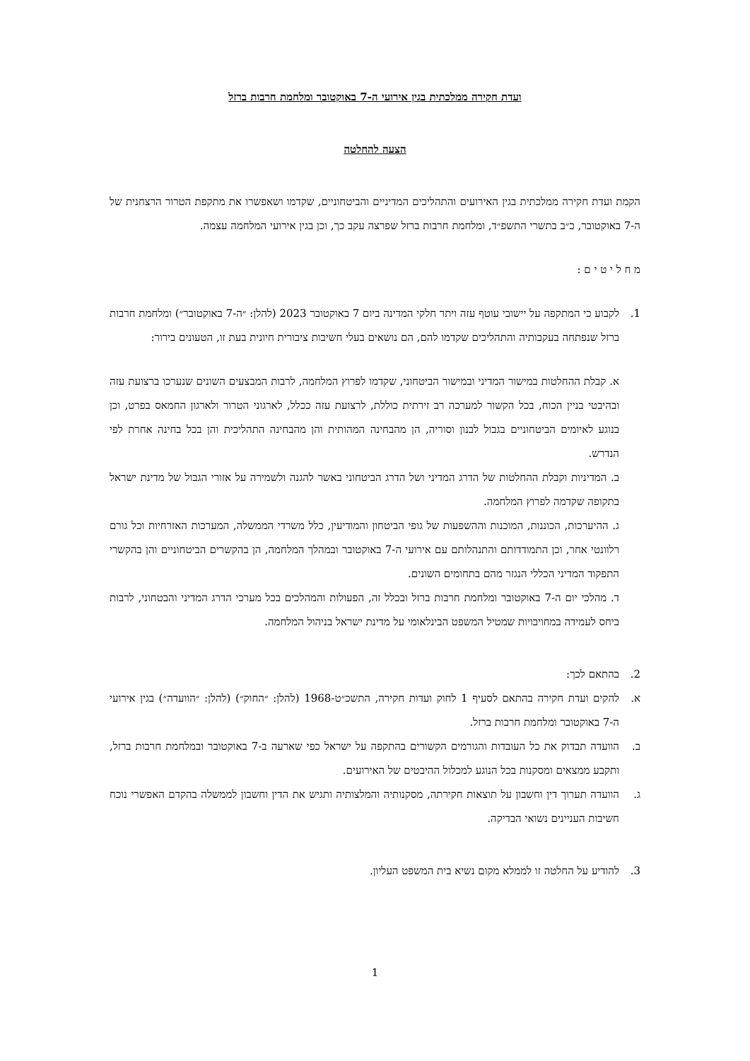ועדת חקירה ממלכתית בגין אירועי ה-7 באוקטובר ומלחמת חרבות ברזל
הצעה להחלטה
הקמת ועדת חקירה ממלכתית בגין האירועים והתהליכים המדיניים והביטחוניים, שקדמו ושאפשרו את מתקפת הטרור הרצחנית של ה-7 באוקטובר, כ״ב בתשרי התשפ״ד, ומלחמת חרבות ברזל שפרצה עקב כך, וכן בגין אירועי המלחמה עצמה.
מ ח ל י ט י ם :
1. לקבוע כי המתקפה על יישובי עוטף עזה ויתר חלקי המדינה ביום 7 באוקטובר 2023 (להלן: ״ה-7 באוקטובר״) ומלחמת חרבות ברזל שנפתחה בעקבותיה והתהליכים שקדמו להם, הם נושאים בעלי חשיבות ציבורית חיונית בעת זו, הטעונים בירור:
א. קבלת ההחלטות במישור המדיני ובמישור הביטחוני, שקדמו לפרוץ המלחמה, לרבות המבצעים השונים שנערכו ברצועת עזה ובהיבטי בניין הכוח, בכל הקשור למערכה רב זירתית כוללת, לרצועת עזה ככלל, לארגוני הטרור ולארגון החמאס בפרט, וכן בנוגע לאיומים הביטחוניים בגבול לבנון וסוריה, הן מהבחינה המהותית והן מהבחינה התהליכית והן בכל בחינה אחרת לפי הנדרש.
ב. המדיניות וקבלת ההחלטות של הדרג המדיני ושל הדרג הביטחוני באשר להגנה ולשמירה על אזורי הגבול של מדינת ישראל בתקופה שקדמה לפרוץ המלחמה.
ג. ההיערכות, הכוננות, המוכנות וההשפעות של גופי הביטחון והמודיעין, כלל משרדי הממשלה, המערכות האזרחיות וכל גורם רלוונטי אחר, וכן התמודדותם והתנהלותם עם אירועי ה-7 באוקטובר ובמהלך המלחמה, הן בהקשרים הביטחוניים והן בהקשרי התפקוד המדיני הכללי הנגזר מהם בתחומים השונים.
ד. מהלכי יום ה-7 באוקטובר ומלחמת חרבות ברזל ובכלל זה, הפעולות והמהלכים בכל מערכי הדרג המדיני והבטחוני, לרבות ביחס לעמידה במחויבויות שמטיל המשפט הבינלאומי על מדינת ישראל בניהול המלחמה.
2. בהתאם לכך:
א. להקים ועדת חקירה בהתאם לסעיף 1 לחוק ועדות חקירה, התשכ״ט-1968 (להלן: ״החוק״) (להלן: ״הוועדה״) בגין אירועי ה-7 באוקטובר ומלחמת חרבות ברזל.
ב. הוועדה תבדוק את כל העובדות והגורמים הקשורים בהתקפה על ישראל כפי שארעה ב-7 באוקטובר ובמלחמת חרבות ברזל, ותקבע ממצאים ומסקנות בכל הנוגע למכלול ההיבטים של האירועים.
ג. הוועדה תערוך דין וחשבון על תוצאות חקירתה, מסקנותיה והמלצותיה ותגיש את הדין וחשבון לממשלה בהקדם האפשרי נוכח חשיבות העניינים נשואי הבדיקה.
3. להודיע על החלטה זו לממלא מקום נשיא בית המשפט העליון.
1